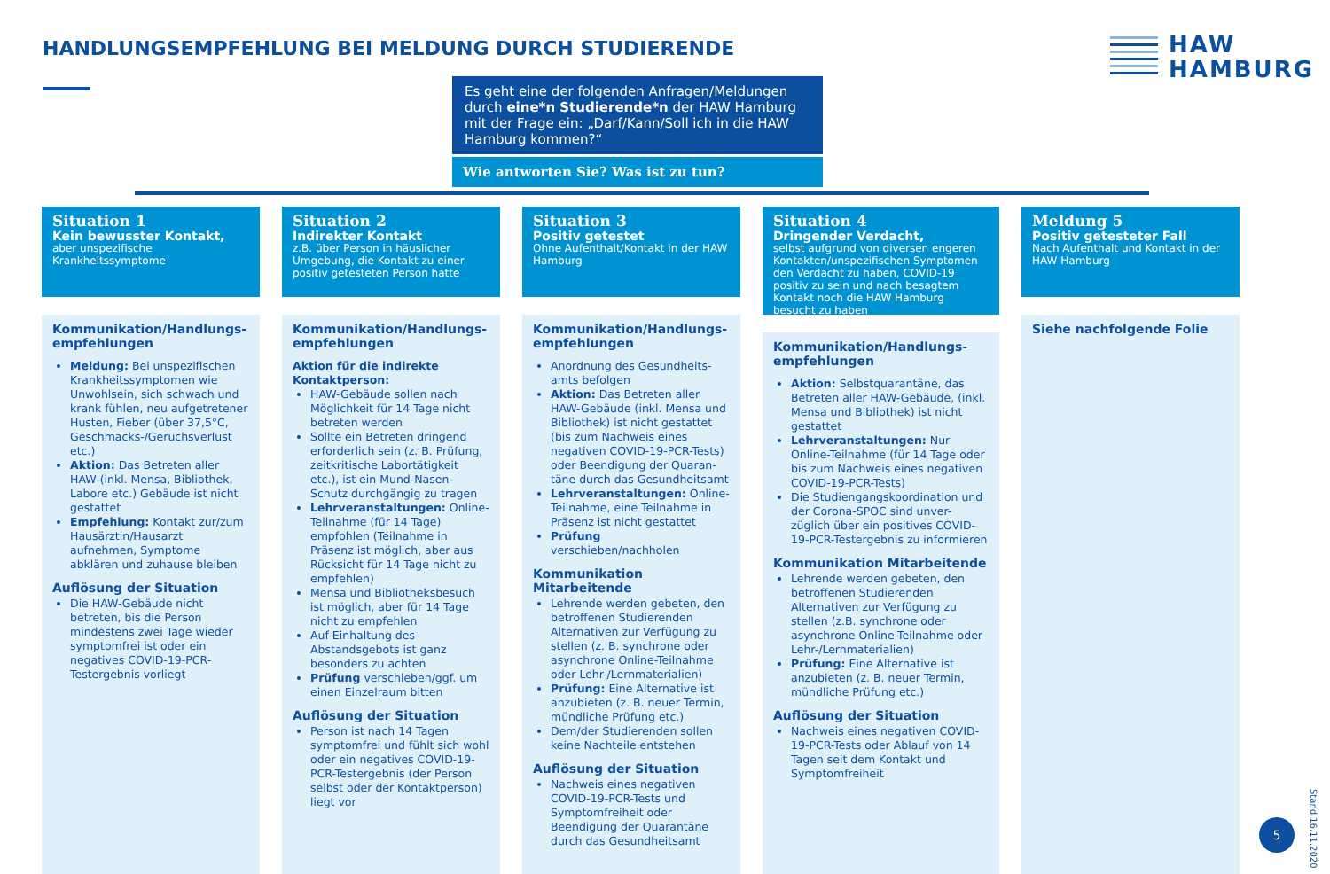HANDLUNGSEMPFEHLUNG BEI MELDUNG DURCH STUDIERENDE
HAW
HAMBURG
Es geht eine der folgenden Anfragen/Meldungen durch eine*n Studierende*n der HAW Hamburg mit der Frage ein: „Darf/Kann/Soll ich in die HAW Hamburg kommen?“
Wie antworten Sie? Was ist zu tun?
Situation 1
Kein bewusster Kontakt,
aber unspezifische Krankheitssymptome
Kommunikation/Handlungs-empfehlungen
Meldung: Bei unspezifischen Krankheitssymptomen wie Unwohlsein, sich schwach und krank fühlen, neu aufgetretener Husten, Fieber (über 37,5°C, Geschmacks-/Geruchsverlust etc.)
Aktion: Das Betreten aller HAW-(inkl. Mensa, Bibliothek, Labore etc.) Gebäude ist nicht gestattet
Empfehlung: Kontakt zur/zum Hausärztin/Hausarzt aufnehmen, Symptome abklären und zuhause bleiben
Auflösung der Situation
Die HAW-Gebäude nicht betreten, bis die Person mindestens zwei Tage wieder symptomfrei ist oder ein negatives COVID-19-PCR-Testergebnis vorliegt
Situation 2
Indirekter Kontakt
z.B. über Person in häuslicher Umgebung, die Kontakt zu einer positiv getesteten Person hatte
Kommunikation/Handlungs-empfehlungen
Aktion für die indirekte Kontaktperson:
HAW-Gebäude sollen nach Möglichkeit für 14 Tage nicht betreten werden
Sollte ein Betreten dringend erforderlich sein (z. B. Prüfung, zeitkritische Labortätigkeit etc.), ist ein Mund-Nasen-Schutz durchgängig zu tragen
Lehrveranstaltungen: Online-Teilnahme (für 14 Tage) empfohlen (Teilnahme in Präsenz ist möglich, aber aus Rücksicht für 14 Tage nicht zu empfehlen)
Mensa und Bibliotheksbesuch ist möglich, aber für 14 Tage nicht zu empfehlen
Auf Einhaltung des Abstandsgebots ist ganz besonders zu achten
Prüfung verschieben/ggf. um einen Einzelraum bitten
Auflösung der Situation
Person ist nach 14 Tagen symptomfrei und fühlt sich wohl oder ein negatives COVID-19-PCR-Testergebnis (der Person selbst oder der Kontaktperson) liegt vor
Situation 3
Positiv getestet
Ohne Aufenthalt/Kontakt in der HAW Hamburg
Kommunikation/Handlungs-empfehlungen
Anordnung des Gesundheits-amts befolgen
Aktion: Das Betreten aller HAW-Gebäude (inkl. Mensa und Bibliothek) ist nicht gestattet (bis zum Nachweis eines negativen COVID-19-PCR-Tests) oder Beendigung der Quaran-täne durch das Gesundheitsamt
Lehrveranstaltungen: Online-Teilnahme, eine Teilnahme in Präsenz ist nicht gestattet
Prüfung verschieben/nachholen
Kommunikation Mitarbeitende
Lehrende werden gebeten, den betroffenen Studierenden Alternativen zur Verfügung zu stellen (z. B. synchrone oder asynchrone Online-Teilnahme oder Lehr-/Lernmaterialien)
Prüfung: Eine Alternative ist anzubieten (z. B. neuer Termin, mündliche Prüfung etc.)
Dem/der Studierenden sollen keine Nachteile entstehen
Auflösung der Situation
Nachweis eines negativen COVID-19-PCR-Tests und Symptomfreiheit oder Beendigung der Quarantäne durch das Gesundheitsamt
Situation 4
Dringender Verdacht,
selbst aufgrund von diversen engeren Kontakten/unspezifischen Symptomen den Verdacht zu haben, COVID-19 positiv zu sein und nach besagtem Kontakt noch die HAW Hamburg besucht zu haben
Kommunikation/Handlungs-empfehlungen
Aktion: Selbstquarantäne, das Betreten aller HAW-Gebäude, (inkl. Mensa und Bibliothek) ist nicht gestattet
Lehrveranstaltungen: Nur Online-Teilnahme (für 14 Tage oder bis zum Nachweis eines negativen COVID-19-PCR-Tests)
Die Studiengangskoordination und der Corona-SPOC sind unver-züglich über ein positives COVID-19-PCR-Testergebnis zu informieren
Kommunikation Mitarbeitende
Lehrende werden gebeten, den betroffenen Studierenden Alternativen zur Verfügung zu stellen (z.B. synchrone oder asynchrone Online-Teilnahme oder Lehr-/Lernmaterialien)
Prüfung: Eine Alternative ist anzubieten (z. B. neuer Termin, mündliche Prüfung etc.)
Auflösung der Situation
Nachweis eines negativen COVID-19-PCR-Tests oder Ablauf von 14 Tagen seit dem Kontakt und Symptomfreiheit
Meldung 5
Positiv getesteter Fall
Nach Aufenthalt und Kontakt in der HAW Hamburg
Siehe nachfolgende Folie
5
Stand 16.11.2020